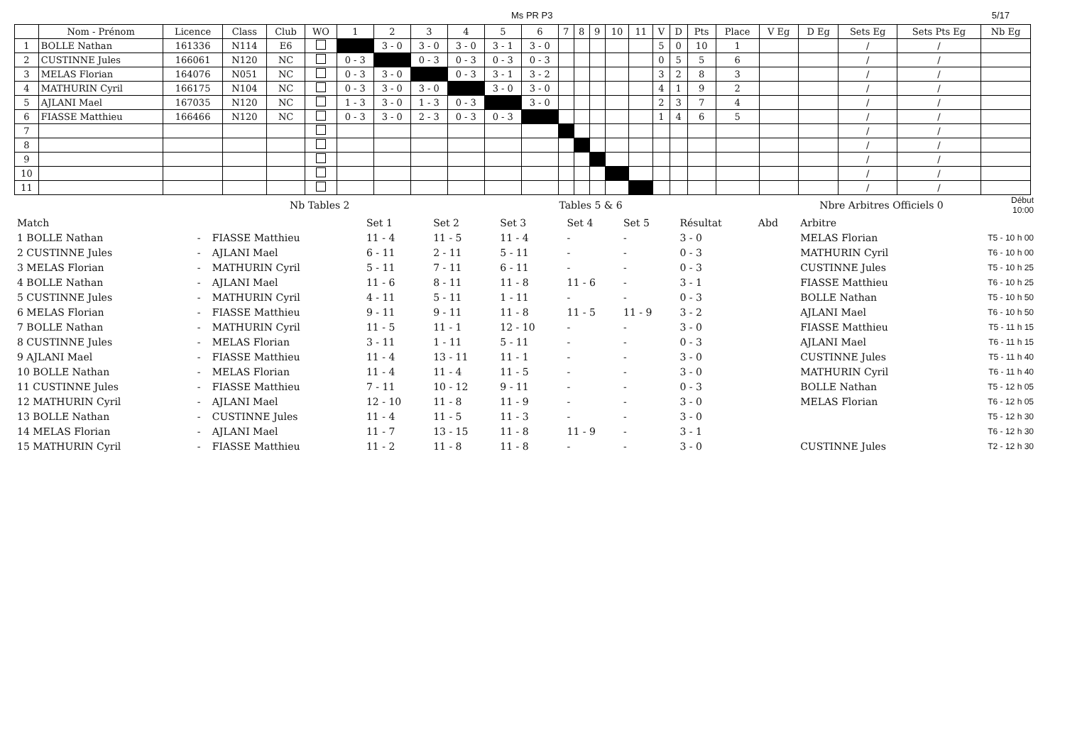Ms PR P3 5/17
| | Nom - Prénom | Licence | Class | Club | WO | 1 | 2 | 3 | 4 | 5 | 6 | 7 | 8 | 9 | 10 | 11 | V | D | Pts | Place | V Eg | D Eg | Sets Eg | Sets Pts Eg | Nb Eg |
| --- | --- | --- | --- | --- | --- | --- | --- | --- | --- | --- | --- | --- | --- | --- | --- | --- | --- | --- | --- | --- | --- | --- | --- | --- | --- |
| 1 | BOLLE Nathan | 161336 | N114 | E6 | | | 3 - 0 | 3 - 0 | 3 - 0 | 3 - 1 | 3 - 0 | | | | | | 5 | 0 | 10 | 1 | | | / | / | |
| 2 | CUSTINNE Jules | 166061 | N120 | NC | | 0 - 3 | | 0 - 3 | 0 - 3 | 0 - 3 | 0 - 3 | | | | | | 0 | 5 | 5 | 6 | | | / | / | |
| 3 | MELAS Florian | 164076 | N051 | NC | | 0 - 3 | 3 - 0 | | 0 - 3 | 3 - 1 | 3 - 2 | | | | | | 3 | 2 | 8 | 3 | | | / | / | |
| 4 | MATHURIN Cyril | 166175 | N104 | NC | | 0 - 3 | 3 - 0 | 3 - 0 | | 3 - 0 | 3 - 0 | | | | | | 4 | 1 | 9 | 2 | | | / | / | |
| 5 | AJLANI Mael | 167035 | N120 | NC | | 1 - 3 | 3 - 0 | 1 - 3 | 0 - 3 | | 3 - 0 | | | | | | 2 | 3 | 7 | 4 | | | / | / | |
| 6 | FIASSE Matthieu | 166466 | N120 | NC | | 0 - 3 | 3 - 0 | 2 - 3 | 0 - 3 | 0 - 3 | | | | | | | 1 | 4 | 6 | 5 | | | / | / | |
| 7 | | | | | | | | | | | | | | | | | | | | | | | / | / | |
| 8 | | | | | | | | | | | | | | | | | | | | | | | / | / | |
| 9 | | | | | | | | | | | | | | | | | | | | | | | / | / | |
| 10 | | | | | | | | | | | | | | | | | | | | | | | / | / | |
| 11 | | | | | | | | | | | | | | | | | | | | | | | / | / | |
| | Nb Tables 2 | Tables 5 & 6 | Nbre Arbitres Officiels 0 | Début 10:00 |
| Match | | | Set 1 | Set 2 | Set 3 | Set 4 | Set 5 | Résultat | Abd | Arbitre | |
| 1 BOLLE Nathan | - | FIASSE Matthieu | 11 - 4 | 11 - 5 | 11 - 4 | - | - | 3 - 0 | | MELAS Florian | T5 - 10 h 00 |
| 2 CUSTINNE Jules | - | AJLANI Mael | 6 - 11 | 2 - 11 | 5 - 11 | - | - | 0 - 3 | | MATHURIN Cyril | T6 - 10 h 00 |
| 3 MELAS Florian | - | MATHURIN Cyril | 5 - 11 | 7 - 11 | 6 - 11 | - | - | 0 - 3 | | CUSTINNE Jules | T5 - 10 h 25 |
| 4 BOLLE Nathan | - | AJLANI Mael | 11 - 6 | 8 - 11 | 11 - 8 | 11 - 6 | - | 3 - 1 | | FIASSE Matthieu | T6 - 10 h 25 |
| 5 CUSTINNE Jules | - | MATHURIN Cyril | 4 - 11 | 5 - 11 | 1 - 11 | - | - | 0 - 3 | | BOLLE Nathan | T5 - 10 h 50 |
| 6 MELAS Florian | - | FIASSE Matthieu | 9 - 11 | 9 - 11 | 11 - 8 | 11 - 5 | 11 - 9 | 3 - 2 | | AJLANI Mael | T6 - 10 h 50 |
| 7 BOLLE Nathan | - | MATHURIN Cyril | 11 - 5 | 11 - 1 | 12 - 10 | - | - | 3 - 0 | | FIASSE Matthieu | T5 - 11 h 15 |
| 8 CUSTINNE Jules | - | MELAS Florian | 3 - 11 | 1 - 11 | 5 - 11 | - | - | 0 - 3 | | AJLANI Mael | T6 - 11 h 15 |
| 9 AJLANI Mael | - | FIASSE Matthieu | 11 - 4 | 13 - 11 | 11 - 1 | - | - | 3 - 0 | | CUSTINNE Jules | T5 - 11 h 40 |
| 10 BOLLE Nathan | - | MELAS Florian | 11 - 4 | 11 - 4 | 11 - 5 | - | - | 3 - 0 | | MATHURIN Cyril | T6 - 11 h 40 |
| 11 CUSTINNE Jules | - | FIASSE Matthieu | 7 - 11 | 10 - 12 | 9 - 11 | - | - | 0 - 3 | | BOLLE Nathan | T5 - 12 h 05 |
| 12 MATHURIN Cyril | - | AJLANI Mael | 12 - 10 | 11 - 8 | 11 - 9 | - | - | 3 - 0 | | MELAS Florian | T6 - 12 h 05 |
| 13 BOLLE Nathan | - | CUSTINNE Jules | 11 - 4 | 11 - 5 | 11 - 3 | - | - | 3 - 0 | | | T5 - 12 h 30 |
| 14 MELAS Florian | - | AJLANI Mael | 11 - 7 | 13 - 15 | 11 - 8 | 11 - 9 | - | 3 - 1 | | | T6 - 12 h 30 |
| 15 MATHURIN Cyril | - | FIASSE Matthieu | 11 - 2 | 11 - 8 | 11 - 8 | - | - | 3 - 0 | | CUSTINNE Jules | T2 - 12 h 30 |